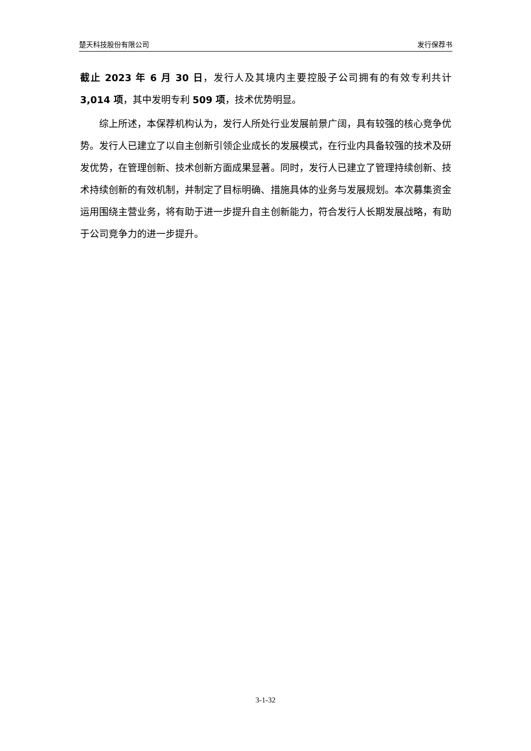楚天科技股份有限公司 发行保荐书
截止 2023 年 6 月 30 日，发行人及其境内主要控股子公司拥有的有效专利共计 3,014 项，其中发明专利 509 项，技术优势明显。
综上所述，本保荐机构认为，发行人所处行业发展前景广阔，具有较强的核心竞争优势。发行人已建立了以自主创新引领企业成长的发展模式，在行业内具备较强的技术及研发优势，在管理创新、技术创新方面成果显著。同时，发行人已建立了管理持续创新、技术持续创新的有效机制，并制定了目标明确、措施具体的业务与发展规划。本次募集资金运用围绕主营业务，将有助于进一步提升自主创新能力，符合发行人长期发展战略，有助于公司竞争力的进一步提升。
3-1-32